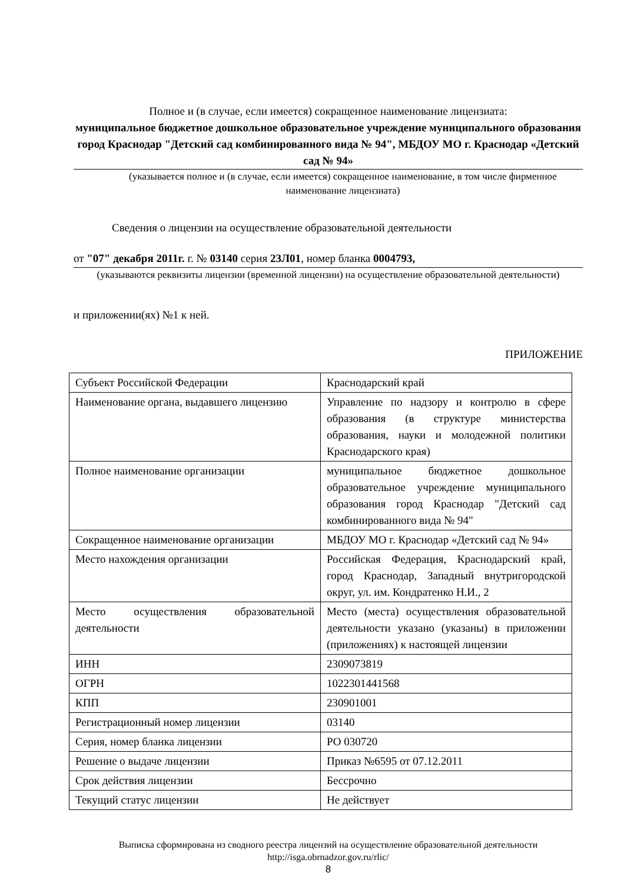Полное и (в случае, если имеется) сокращенное наименование лицензиата:
муниципальное бюджетное дошкольное образовательное учреждение муниципального образования город Краснодар "Детский сад комбинированного вида № 94", МБДОУ МО г. Краснодар «Детский сад № 94»
(указывается полное и (в случае, если имеется) сокращенное наименование, в том числе фирменное наименование лицензиата)
Сведения о лицензии на осуществление образовательной деятельности
от "07" декабря 2011г. г. № 03140 серия 23Л01, номер бланка 0004793,
(указываются реквизиты лицензии (временной лицензии) на осуществление образовательной деятельности)
и приложении(ях) №1 к ней.
ПРИЛОЖЕНИЕ
| Субъект Российской Федерации | Краснодарский край |
| Наименование органа, выдавшего лицензию | Управление по надзору и контролю в сфере образования (в структуре министерства образования, науки и молодежной политики Краснодарского края) |
| Полное наименование организации | муниципальное бюджетное дошкольное образовательное учреждение муниципального образования город Краснодар "Детский сад комбинированного вида № 94" |
| Сокращенное наименование организации | МБДОУ МО г. Краснодар «Детский сад № 94» |
| Место нахождения организации | Российская Федерация, Краснодарский край, город Краснодар, Западный внутригородской округ, ул. им. Кондратенко Н.И., 2 |
| Место осуществления образовательной деятельности | Место (места) осуществления образовательной деятельности указано (указаны) в приложении (приложениях) к настоящей лицензии |
| ИНН | 2309073819 |
| ОГРН | 1022301441568 |
| КПП | 230901001 |
| Регистрационный номер лицензии | 03140 |
| Серия, номер бланка лицензии | РО 030720 |
| Решение о выдаче лицензии | Приказ №6595 от 07.12.2011 |
| Срок действия лицензии | Бессрочно |
| Текущий статус лицензии | Не действует |
Выписка сформирована из сводного реестра лицензий на осуществление образовательной деятельности http://isga.obrnadzor.gov.ru/rlic/
8